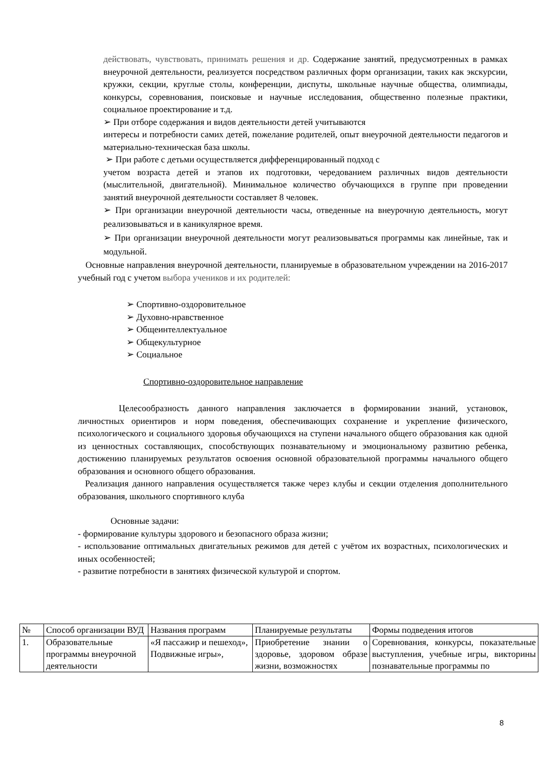действовать, чувствовать, принимать решения и др. Содержание занятий, предусмотренных в рамках внеурочной деятельности, реализуется посредством различных форм организации, таких как экскурсии, кружки, секции, круглые столы, конференции, диспуты, школьные научные общества, олимпиады, конкурсы, соревнования, поисковые и научные исследования, общественно полезные практики, социальное проектирование и т.д.
➢ При отборе содержания и видов деятельности детей учитываются
интересы и потребности самих детей, пожелание родителей, опыт внеурочной деятельности педагогов и материально-техническая база школы.
➢ При работе с детьми осуществляется дифференцированный подход с
учетом возраста детей и этапов их подготовки, чередованием различных видов деятельности (мыслительной, двигательной). Минимальное количество обучающихся в группе при проведении занятий внеурочной деятельности составляет 8 человек.
➢ При организации внеурочной деятельности часы, отведенные на внеурочную деятельность, могут реализовываться и в каникулярное время.
➢ При организации внеурочной деятельности могут реализовываться программы как линейные, так и модульной.
Основные направления внеурочной деятельности, планируемые в образовательном учреждении на 2016-2017 учебный год с учетом выбора учеников и их родителей:
➢ Спортивно-оздоровительное
➢ Духовно-нравственное
➢ Общеинтеллектуальное
➢ Общекультурное
➢ Социальное
Спортивно-оздоровительное направление
Целесообразность данного направления заключается в формировании знаний, установок, личностных ориентиров и норм поведения, обеспечивающих сохранение и укрепление физического, психологического и социального здоровья обучающихся на ступени начального общего образования как одной из ценностных составляющих, способствующих познавательному и эмоциональному развитию ребенка, достижению планируемых результатов освоения основной образовательной программы начального общего образования и основного общего образования.
Реализация данного направления осуществляется также через клубы и секции отделения дополнительного образования, школьного спортивного клуба
Основные задачи:
- формирование культуры здорового и безопасного образа жизни;
- использование оптимальных двигательных режимов для детей с учётом их возрастных, психологических и иных особенностей;
- развитие потребности в занятиях физической культурой и спортом.
| № | Способ организации ВУД | Названия программ | Планируемые результаты | Формы подведения итогов |
| 1. | Образовательные программы внеурочной деятельности | «Я пассажир и пешеход», Подвижные игры», | Приобретение знании о здоровье, здоровом образе жизни, возможностях | Соревнования, конкурсы, показательные выступления, учебные игры, викторины познавательные программы по |
8